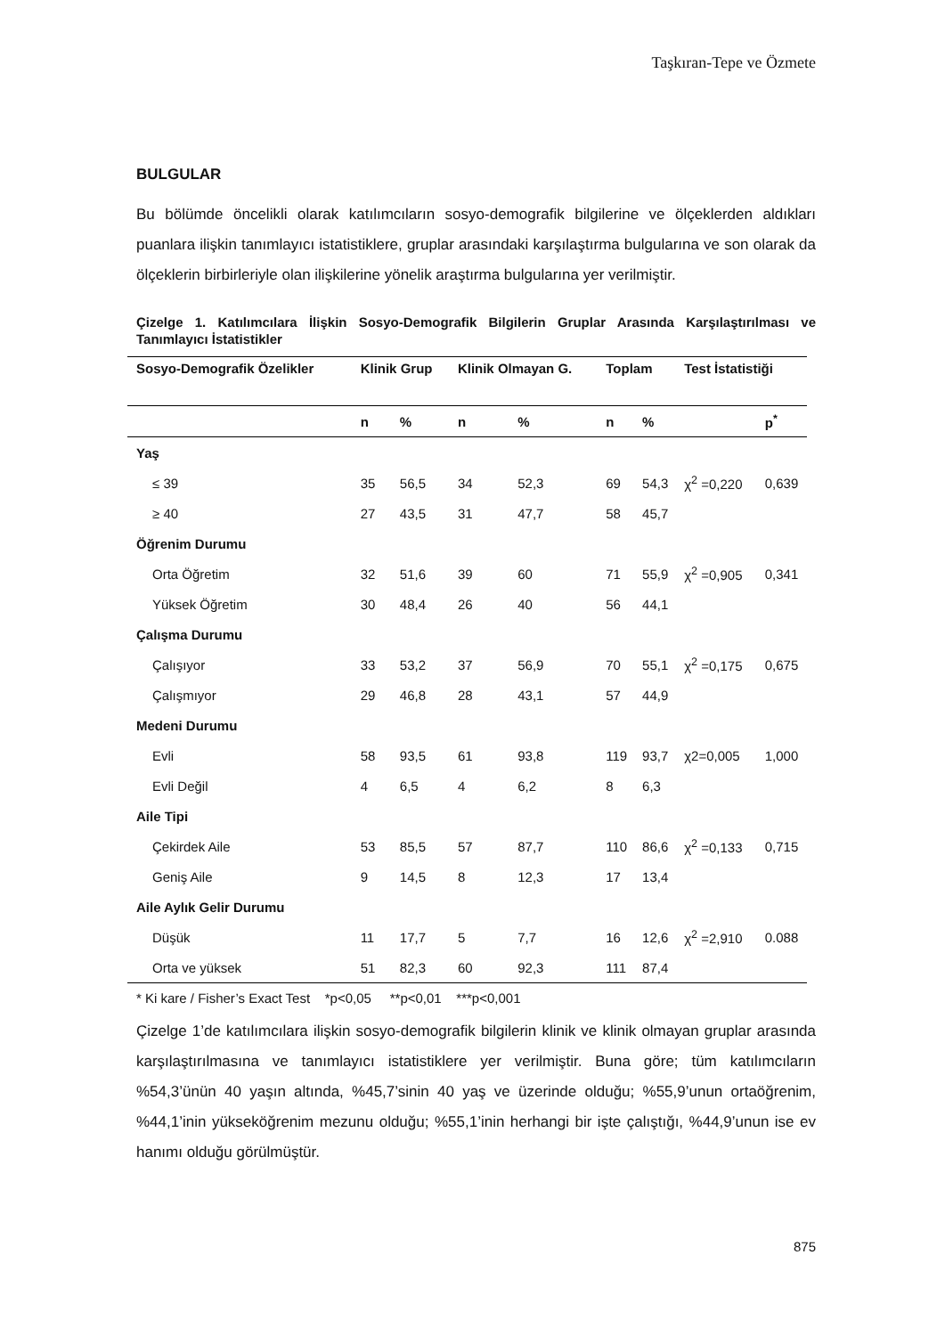Taşkıran-Tepe ve Özmete
BULGULAR
Bu bölümde öncelikli olarak katılımcıların sosyo-demografik bilgilerine ve ölçeklerden aldıkları puanlara ilişkin tanımlayıcı istatistiklere, gruplar arasındaki karşılaştırma bulgularına ve son olarak da ölçeklerin birbirleriyle olan ilişkilerine yönelik araştırma bulgularına yer verilmiştir.
Çizelge 1. Katılımcılara İlişkin Sosyo-Demografik Bilgilerin Gruplar Arasında Karşılaştırılması ve Tanımlayıcı İstatistikler
| Sosyo-Demografik Özelikler | Klinik Grup | | Klinik Olmayan G. | | Toplam | | Test İstatistiği | |
| --- | --- | --- | --- | --- | --- | --- | --- | --- |
| | n | % | n | % | n | % | | p<sup>*</sup> |
| Yaş | | | | | | | | |
| ≤ 39 | 35 | 56,5 | 34 | 52,3 | 69 | 54,3 | χ<sup>2</sup> =0,220 | 0,639 |
| ≥ 40 | 27 | 43,5 | 31 | 47,7 | 58 | 45,7 | | |
| Öğrenim Durumu | | | | | | | | |
| Orta Öğretim | 32 | 51,6 | 39 | 60 | 71 | 55,9 | χ<sup>2</sup> =0,905 | 0,341 |
| Yüksek Öğretim | 30 | 48,4 | 26 | 40 | 56 | 44,1 | | |
| Çalışma Durumu | | | | | | | | |
| Çalışıyor | 33 | 53,2 | 37 | 56,9 | 70 | 55,1 | χ<sup>2</sup> =0,175 | 0,675 |
| Çalışmıyor | 29 | 46,8 | 28 | 43,1 | 57 | 44,9 | | |
| Medeni Durumu | | | | | | | | |
| Evli | 58 | 93,5 | 61 | 93,8 | 119 | 93,7 | χ2=0,005 | 1,000 |
| Evli Değil | 4 | 6,5 | 4 | 6,2 | 8 | 6,3 | | |
| Aile Tipi | | | | | | | | |
| Çekirdek Aile | 53 | 85,5 | 57 | 87,7 | 110 | 86,6 | χ<sup>2</sup> =0,133 | 0,715 |
| Geniş Aile | 9 | 14,5 | 8 | 12,3 | 17 | 13,4 | | |
| Aile Aylık Gelir Durumu | | | | | | | | |
| Düşük | 11 | 17,7 | 5 | 7,7 | 16 | 12,6 | χ<sup>2</sup> =2,910 | 0.088 |
| Orta ve yüksek | 51 | 82,3 | 60 | 92,3 | 111 | 87,4 | | |
* Ki kare / Fisher’s Exact Test *p<0,05 **p<0,01 ***p<0,001
Çizelge 1’de katılımcılara ilişkin sosyo-demografik bilgilerin klinik ve klinik olmayan gruplar arasında karşılaştırılmasına ve tanımlayıcı istatistiklere yer verilmiştir. Buna göre; tüm katılımcıların %54,3’ünün 40 yaşın altında, %45,7’sinin 40 yaş ve üzerinde olduğu; %55,9’unun ortaöğrenim, %44,1’inin yükseköğrenim mezunu olduğu; %55,1’inin herhangi bir işte çalıştığı, %44,9’unun ise ev hanımı olduğu görülmüştür.
875